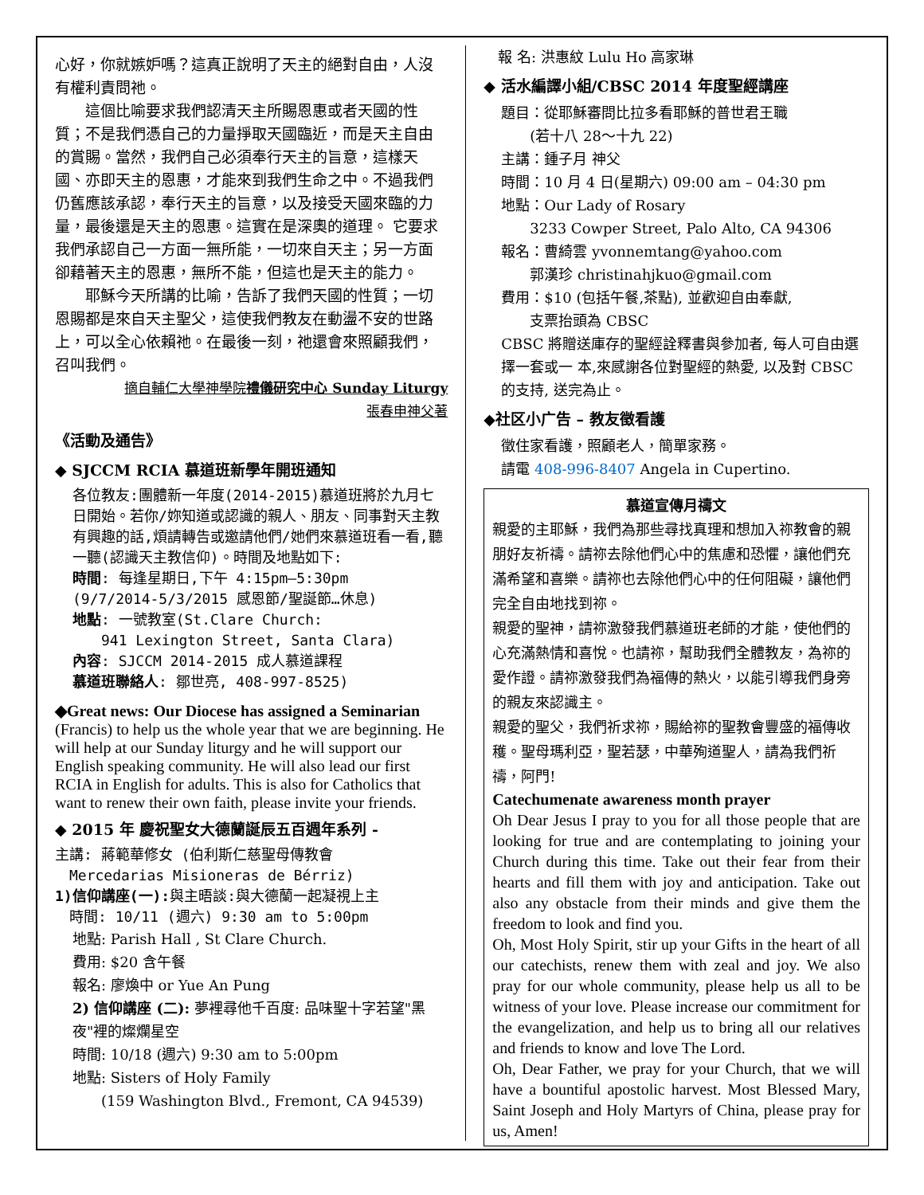心好，你就嫉妒嗎？這真正說明了天主的絕對自由，人沒有權利責問祂。
　　這個比喻要求我們認清天主所賜恩惠或者天國的性質；不是我們憑自己的力量掙取天國臨近，而是天主自由的賞賜。當然，我們自己必須奉行天主的旨意，這樣天 國、亦即天主的恩惠，才能來到我們生命之中。不過我們仍舊應該承認，奉行天主的旨意，以及接受天國來臨的力量，最後還是天主的恩惠。這實在是深奧的道理。 它要求我們承認自己一方面一無所能，一切來自天主；另一方面卻藉著天主的恩惠，無所不能，但這也是天主的能力。
　　耶穌今天所講的比喻，告訴了我們天國的性質；一切恩賜都是來自天主聖父，這使我們教友在動盪不安的世路上，可以全心依賴祂。在最後一刻，祂還會來照顧我們，召叫我們。
摘自輔仁大學神學院禮儀研究中心 Sunday Liturgy
張春申神父著
《活動及通告》
◆ SJCCM RCIA 慕道班新學年開班通知
各位教友:團體新一年度(2014-2015)慕道班將於九月七日開始。若你/妳知道或認識的親人、朋友、同事對天主教有興趣的話,煩請轉告或邀請他們/她們來慕道班看一看,聽一聽(認識天主教信仰)。時間及地點如下:
時間: 每逢星期日,下午 4:15pm–5:30pm
(9/7/2014-5/3/2015 感恩節/聖誕節…休息)
地點: 一號教室(St.Clare Church:
　　941 Lexington Street, Santa Clara)
內容: SJCCM 2014-2015 成人慕道課程
慕道班聯絡人: 鄒世亮, 408-997-8525)
◆Great news: Our Diocese has assigned a Seminarian (Francis) to help us the whole year that we are beginning. He will help at our Sunday liturgy and he will support our English speaking community. He will also lead our first RCIA in English for adults. This is also for Catholics that want to renew their own faith, please invite your friends.
◆ 2015 年 慶祝聖女大德蘭誕辰五百週年系列 -
主講: 蔣範華修女 (伯利斯仁慈聖母傳教會
　Mercedarias Misioneras de Bérriz)
1)信仰講座(一): 與主晤談:與大德蘭一起凝視上主
　時間: 10/11 (週六) 9:30 am to 5:00pm
地點: Parish Hall , St Clare Church.
費用: $20 含午餐
報名: 廖煥中 or Yue An Pung
2) 信仰講座 (二): 夢裡尋他千百度: 品味聖十字若望"黑夜"裡的燦爛星空
時間: 10/18 (週六) 9:30 am to 5:00pm
地點: Sisters of Holy Family
　　(159 Washington Blvd., Fremont, CA 94539)
　報 名: 洪惠紋 Lulu Ho 高家琳
◆ 活水編譯小組/CBSC 2014 年度聖經講座
題目：從耶穌審問比拉多看耶穌的普世君王職
　　(若十八 28～十九 22)
主講：鍾子月 神父
時間：10 月 4 日(星期六) 09:00 am – 04:30 pm
地點：Our Lady of Rosary
　　3233 Cowper Street, Palo Alto, CA 94306
報名：曹綺雲 yvonnemtang@yahoo.com
　　郭漢珍 christinahjkuo@gmail.com
費用：$10 (包括午餐,茶點), 並歡迎自由奉獻,
　　支票抬頭為 CBSC
CBSC 將贈送庫存的聖經詮釋書與參加者, 每人可自由選擇一套或一 本,來感謝各位對聖經的熱愛, 以及對 CBSC 的支持, 送完為止。
◆社区小广告 – 教友徵看護
徵住家看護，照顧老人，簡單家務。
請電 408-996-8407 Angela in Cupertino.
慕道宣傳月禱文
親愛的主耶穌，我們為那些尋找真理和想加入祢教會的親朋好友祈禱。請祢去除他們心中的焦慮和恐懼，讓他們充滿希望和喜樂。請祢也去除他們心中的任何阻礙，讓他們完全自由地找到祢。
親愛的聖神，請祢激發我們慕道班老師的才能，使他們的心充滿熱情和喜悅。也請祢，幫助我們全體教友，為祢的愛作證。請祢激發我們為福傳的熱火，以能引導我們身旁的親友來認識主。
親愛的聖父，我們祈求祢，賜給祢的聖教會豐盛的福傳收穫。聖母瑪利亞，聖若瑟，中華殉道聖人，請為我們祈禱，阿門!
Catechumenate awareness month prayer
Oh Dear Jesus I pray to you for all those people that are looking for true and are contemplating to joining your Church during this time. Take out their fear from their hearts and fill them with joy and anticipation. Take out also any obstacle from their minds and give them the freedom to look and find you.
Oh, Most Holy Spirit, stir up your Gifts in the heart of all our catechists, renew them with zeal and joy. We also pray for our whole community, please help us all to be witness of your love. Please increase our commitment for the evangelization, and help us to bring all our relatives and friends to know and love The Lord.
Oh, Dear Father, we pray for your Church, that we will have a bountiful apostolic harvest. Most Blessed Mary, Saint Joseph and Holy Martyrs of China, please pray for us, Amen!